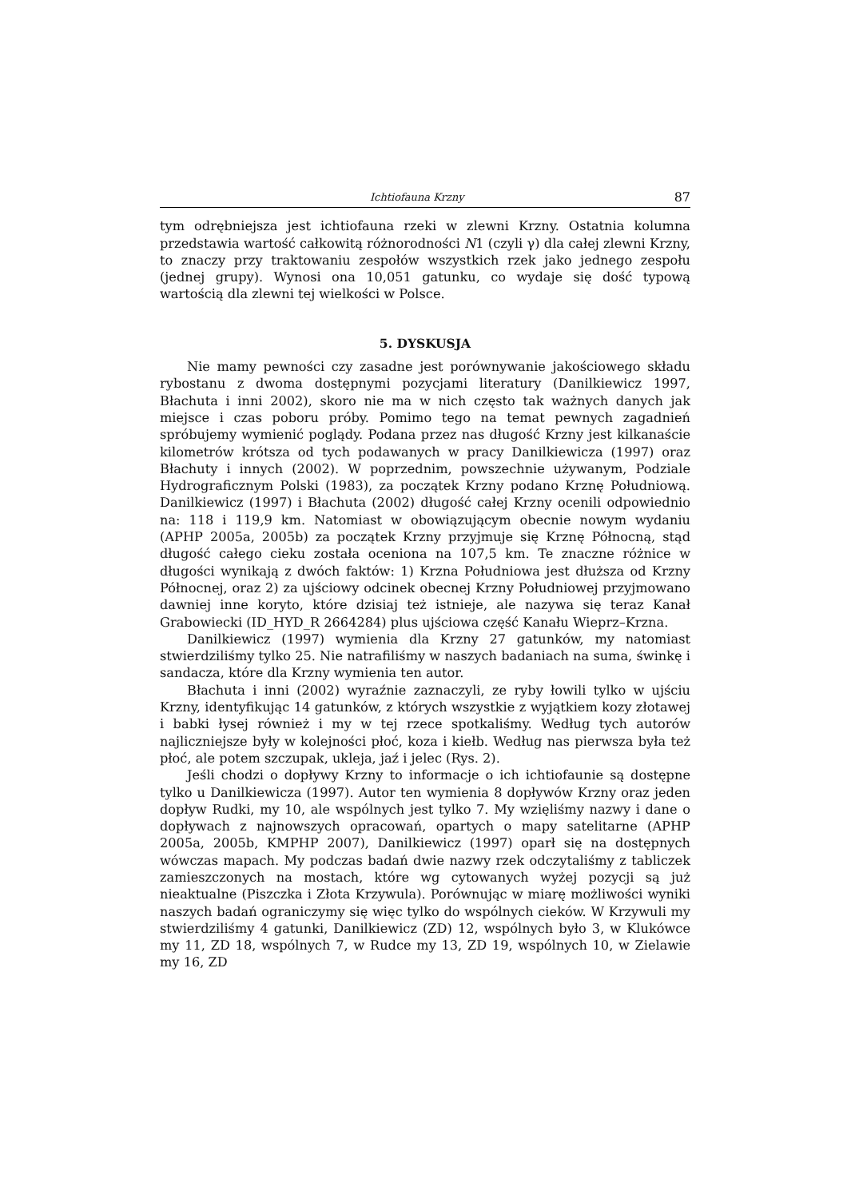Ichtiofauna Krzny 87
tym odrębniejsza jest ichtiofauna rzeki w zlewni Krzny. Ostatnia kolumna przedstawia wartość całkowitą różnorodności N1 (czyli γ) dla całej zlewni Krzny, to znaczy przy traktowaniu zespołów wszystkich rzek jako jednego zespołu (jednej grupy). Wynosi ona 10,051 gatunku, co wydaje się dość typową wartością dla zlewni tej wielkości w Polsce.
5. DYSKUSJA
Nie mamy pewności czy zasadne jest porównywanie jakościowego składu rybostanu z dwoma dostępnymi pozycjami literatury (Danilkiewicz 1997, Błachuta i inni 2002), skoro nie ma w nich często tak ważnych danych jak miejsce i czas poboru próby. Pomimo tego na temat pewnych zagadnień spróbujemy wymienić poglądy. Podana przez nas długość Krzny jest kilkanaście kilometrów krótsza od tych podawanych w pracy Danilkiewicza (1997) oraz Błachuty i innych (2002). W poprzednim, powszechnie używanym, Podziale Hydrograficznym Polski (1983), za początek Krzny podano Krznę Południową. Danilkiewicz (1997) i Błachuta (2002) długość całej Krzny ocenili odpowiednio na: 118 i 119,9 km. Natomiast w obowiązującym obecnie nowym wydaniu (APHP 2005a, 2005b) za początek Krzny przyjmuje się Krznę Północną, stąd długość całego cieku została oceniona na 107,5 km. Te znaczne różnice w długości wynikają z dwóch faktów: 1) Krzna Południowa jest dłuższa od Krzny Północnej, oraz 2) za ujściowy odcinek obecnej Krzny Południowej przyjmowano dawniej inne koryto, które dzisiaj też istnieje, ale nazywa się teraz Kanał Grabowiecki (ID_HYD_R 2664284) plus ujściowa część Kanału Wieprz–Krzna.
Danilkiewicz (1997) wymienia dla Krzny 27 gatunków, my natomiast stwierdziliśmy tylko 25. Nie natrafiliśmy w naszych badaniach na suma, świnkę i sandacza, które dla Krzny wymienia ten autor.
Błachuta i inni (2002) wyraźnie zaznaczyli, ze ryby łowili tylko w ujściu Krzny, identyfikując 14 gatunków, z których wszystkie z wyjątkiem kozy złotawej i babki łysej również i my w tej rzece spotkaliśmy. Według tych autorów najliczniejsze były w kolejności płoć, koza i kiełb. Według nas pierwsza była też płoć, ale potem szczupak, ukleja, jaź i jelec (Rys. 2).
Jeśli chodzi o dopływy Krzny to informacje o ich ichtiofaunie są dostępne tylko u Danilkiewicza (1997). Autor ten wymienia 8 dopływów Krzny oraz jeden dopływ Rudki, my 10, ale wspólnych jest tylko 7. My wzięliśmy nazwy i dane o dopływach z najnowszych opracowań, opartych o mapy satelitarne (APHP 2005a, 2005b, KMPHP 2007), Danilkiewicz (1997) oparł się na dostępnych wówczas mapach. My podczas badań dwie nazwy rzek odczytaliśmy z tabliczek zamieszczonych na mostach, które wg cytowanych wyżej pozycji są już nieaktualne (Piszczka i Złota Krzywula). Porównując w miarę możliwości wyniki naszych badań ograniczymy się więc tylko do wspólnych cieków. W Krzywuli my stwierdziliśmy 4 gatunki, Danilkiewicz (ZD) 12, wspólnych było 3, w Klukówce my 11, ZD 18, wspólnych 7, w Rudce my 13, ZD 19, wspólnych 10, w Zielawie my 16, ZD